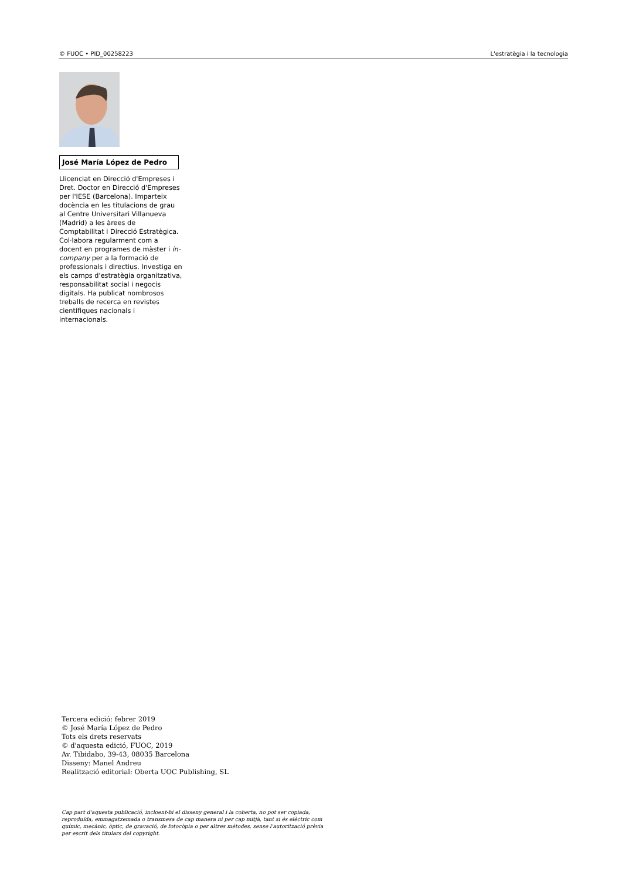© FUOC • PID_00258223 L'estratègia i la tecnologia
José María López de Pedro
Llicenciat en Direcció d'Empreses i Dret. Doctor en Direcció d'Empreses per l'IESE (Barcelona). Imparteix docència en les titulacions de grau al Centre Universitari Villanueva (Madrid) a les àrees de Comptabilitat i Direcció Estratègica. Col·labora regularment com a docent en programes de màster i in-company per a la formació de professionals i directius. Investiga en els camps d'estratègia organitzativa, responsabilitat social i negocis digitals. Ha publicat nombrosos treballs de recerca en revistes científiques nacionals i internacionals.
Tercera edició: febrer 2019
© José María López de Pedro
Tots els drets reservats
© d'aquesta edició, FUOC, 2019
Av. Tibidabo, 39-43, 08035 Barcelona
Disseny: Manel Andreu
Realització editorial: Oberta UOC Publishing, SL
Cap part d'aquesta publicació, incloent-hi el disseny general i la coberta, no pot ser copiada, reproduïda, emmagatzemada o transmesa de cap manera ni per cap mitjà, tant si és elèctric com químic, mecànic, òptic, de gravació, de fotocòpia o per altres mètodes, sense l'autorització prèvia per escrit dels titulars del copyright.